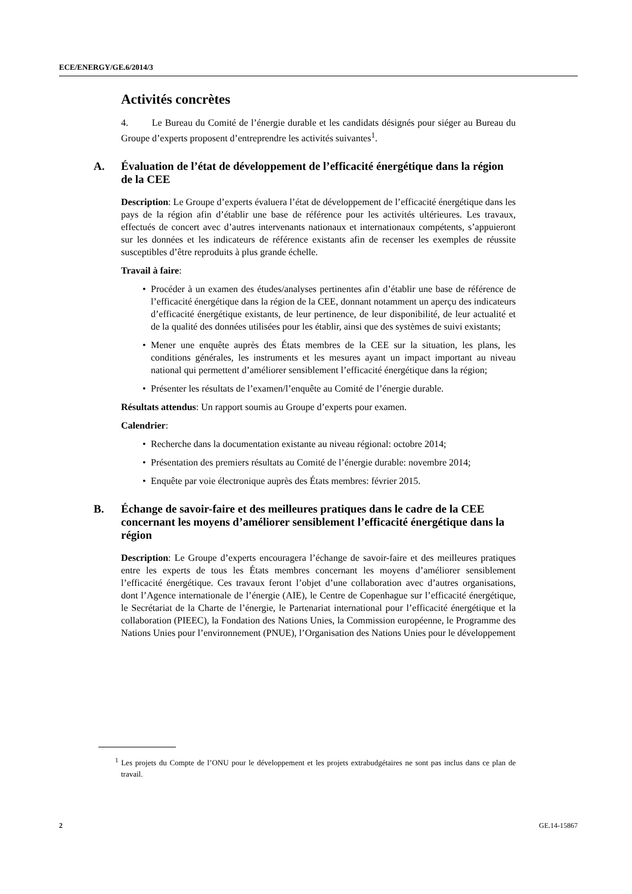ECE/ENERGY/GE.6/2014/3
Activités concrètes
4. Le Bureau du Comité de l’énergie durable et les candidats désignés pour siéger au Bureau du Groupe d’experts proposent d’entreprendre les activités suivantes<sup>1</sup>.
A. Évaluation de l’état de développement de l’efficacité énergétique dans la région de la CEE
Description: Le Groupe d’experts évaluera l’état de développement de l’efficacité énergétique dans les pays de la région afin d’établir une base de référence pour les activités ultérieures. Les travaux, effectués de concert avec d’autres intervenants nationaux et internationaux compétents, s’appuieront sur les données et les indicateurs de référence existants afin de recenser les exemples de réussite susceptibles d’être reproduits à plus grande échelle.
Travail à faire:
Procéder à un examen des études/analyses pertinentes afin d’établir une base de référence de l’efficacité énergétique dans la région de la CEE, donnant notamment un aperçu des indicateurs d’efficacité énergétique existants, de leur pertinence, de leur disponibilité, de leur actualité et de la qualité des données utilisées pour les établir, ainsi que des systèmes de suivi existants;
Mener une enquête auprès des États membres de la CEE sur la situation, les plans, les conditions générales, les instruments et les mesures ayant un impact important au niveau national qui permettent d’améliorer sensiblement l’efficacité énergétique dans la région;
Présenter les résultats de l’examen/l’enquête au Comité de l’énergie durable.
Résultats attendus: Un rapport soumis au Groupe d’experts pour examen.
Calendrier:
Recherche dans la documentation existante au niveau régional: octobre 2014;
Présentation des premiers résultats au Comité de l’énergie durable: novembre 2014;
Enquête par voie électronique auprès des États membres: février 2015.
B. Échange de savoir-faire et des meilleures pratiques dans le cadre de la CEE concernant les moyens d’améliorer sensiblement l’efficacité énergétique dans la région
Description: Le Groupe d’experts encouragera l’échange de savoir-faire et des meilleures pratiques entre les experts de tous les États membres concernant les moyens d’améliorer sensiblement l’efficacité énergétique. Ces travaux feront l’objet d’une collaboration avec d’autres organisations, dont l’Agence internationale de l’énergie (AIE), le Centre de Copenhague sur l’efficacité énergétique, le Secrétariat de la Charte de l’énergie, le Partenariat international pour l’efficacité énergétique et la collaboration (PIEEC), la Fondation des Nations Unies, la Commission européenne, le Programme des Nations Unies pour l’environnement (PNUE), l’Organisation des Nations Unies pour le développement
<sup>1</sup> Les projets du Compte de l’ONU pour le développement et les projets extrabudgétaires ne sont pas inclus dans ce plan de travail.
2 GE.14-15867